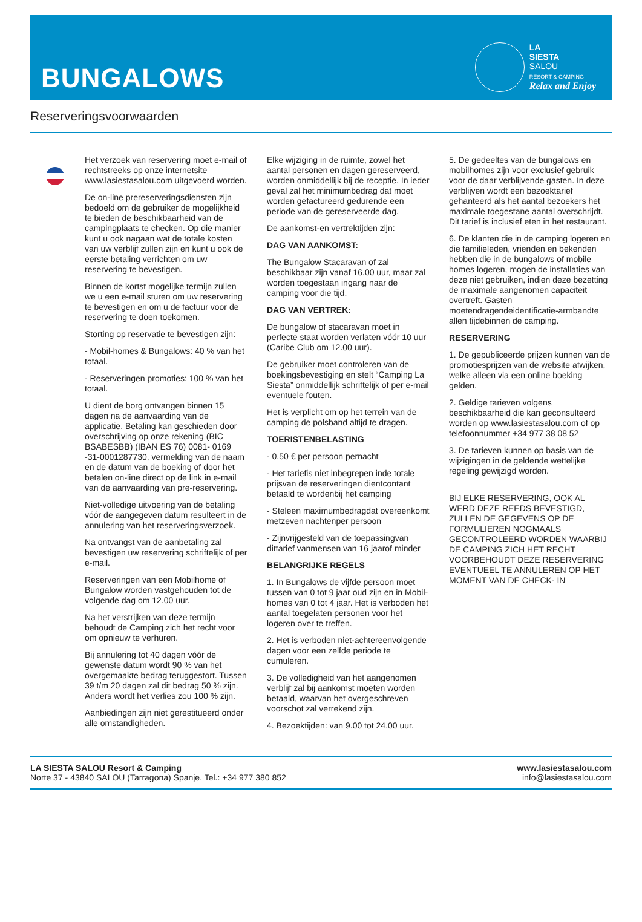BUNGALOWS
LA
SIESTA
SALOU
RESORT & CAMPING
Relax and Enjoy
Reserveringsvoorwaarden
Het verzoek van reservering moet e-mail of rechtstreeks op onze internetsite www.lasiestasalou.com uitgevoerd worden.
De on-line prereserveringsdiensten zijn bedoeld om de gebruiker de mogelijkheid te bieden de beschikbaarheid van de campingplaats te checken. Op die manier kunt u ook nagaan wat de totale kosten van uw verblijf zullen zijn en kunt u ook de eerste betaling verrichten om uw reservering te bevestigen.
Binnen de kortst mogelijke termijn zullen we u een e-mail sturen om uw reservering te bevestigen en om u de factuur voor de reservering te doen toekomen.
Storting op reservatie te bevestigen zijn:
- Mobil-homes & Bungalows: 40 % van het totaal.
- Reserveringen promoties: 100 % van het totaal.
U dient de borg ontvangen binnen 15 dagen na de aanvaarding van de applicatie. Betaling kan geschieden door overschrijving op onze rekening (BIC BSABESBB) (IBAN ES 76) 0081- 0169 -31-0001287730, vermelding van de naam en de datum van de boeking of door het betalen on-line direct op de link in e-mail van de aanvaarding van pre-reservering.
Niet-volledige uitvoering van de betaling vóór de aangegeven datum resulteert in de annulering van het reserveringsverzoek.
Na ontvangst van de aanbetaling zal bevestigen uw reservering schriftelijk of per e-mail.
Reserveringen van een Mobilhome of Bungalow worden vastgehouden tot de volgende dag om 12.00 uur.
Na het verstrijken van deze termijn behoudt de Camping zich het recht voor om opnieuw te verhuren.
Bij annulering tot 40 dagen vóór de gewenste datum wordt 90 % van het overgemaakte bedrag teruggestort. Tussen 39 t/m 20 dagen zal dit bedrag 50 % zijn. Anders wordt het verlies zou 100 % zijn.
Aanbiedingen zijn niet gerestitueerd onder alle omstandigheden.
Elke wijziging in de ruimte, zowel het aantal personen en dagen gereserveerd, worden onmiddellijk bij de receptie. In ieder geval zal het minimumbedrag dat moet worden gefactureerd gedurende een periode van de gereserveerde dag.
De aankomst-en vertrektijden zijn:
DAG VAN AANKOMST:
The Bungalow Stacaravan of zal beschikbaar zijn vanaf 16.00 uur, maar zal worden toegestaan ingang naar de camping voor die tijd.
DAG VAN VERTREK:
De bungalow of stacaravan moet in perfecte staat worden verlaten vóór 10 uur (Caribe Club om 12.00 uur).
De gebruiker moet controleren van de boekingsbevestiging en stelt “Camping La Siesta” onmiddellijk schriftelijk of per e-mail eventuele fouten.
Het is verplicht om op het terrein van de camping de polsband altijd te dragen.
TOERISTENBELASTING
- 0,50 € per persoon pernacht
- Het tariefis niet inbegrepen inde totale prijsvan de reserveringen dientcontant betaald te wordenbij het camping
- Steleen maximumbedragdat overeenkomt metzeven nachtenper persoon
- Zijnvrijgesteld van de toepassingvan dittarief vanmensen van 16 jaarof minder
BELANGRIJKE REGELS
1. In Bungalows de vijfde persoon moet tussen van 0 tot 9 jaar oud zijn en in Mobil-homes van 0 tot 4 jaar. Het is verboden het aantal toegelaten personen voor het logeren over te treffen.
2. Het is verboden niet-achtereenvolgende dagen voor een zelfde periode te cumuleren.
3. De volledigheid van het aangenomen verblijf zal bij aankomst moeten worden betaald, waarvan het overgeschreven voorschot zal verrekend zijn.
4. Bezoektijden: van 9.00 tot 24.00 uur.
5. De gedeeltes van de bungalows en mobilhomes zijn voor exclusief gebruik voor de daar verblijvende gasten. In deze verblijven wordt een bezoektarief gehanteerd als het aantal bezoekers het maximale toegestane aantal overschrijdt. Dit tarief is inclusief eten in het restaurant.
6. De klanten die in de camping logeren en die familieleden, vrienden en bekenden hebben die in de bungalows of mobile homes logeren, mogen de installaties van deze niet gebruiken, indien deze bezetting de maximale aangenomen capaciteit overtreft. Gasten moetendragendeidentificatie-armbandte allen tijdebinnen de camping.
RESERVERING
1. De gepubliceerde prijzen kunnen van de promotiesprijzen van de website afwijken, welke alleen via een online boeking gelden.
2. Geldige tarieven volgens beschikbaarheid die kan geconsulteerd worden op www.lasiestasalou.com of op telefoonnummer +34 977 38 08 52
3. De tarieven kunnen op basis van de wijzigingen in de geldende wettelijke regeling gewijzigd worden.
BIJ ELKE RESERVERING, OOK AL WERD DEZE REEDS BEVESTIGD, ZULLEN DE GEGEVENS OP DE FORMULIEREN NOGMAALS GECONTROLEERD WORDEN WAARBIJ DE CAMPING ZICH HET RECHT VOORBEHOUDT DEZE RESERVERING EVENTUEEL TE ANNULEREN OP HET MOMENT VAN DE CHECK- IN
LA SIESTA SALOU Resort & Camping
Norte 37 - 43840 SALOU (Tarragona) Spanje. Tel.: +34 977 380 852
www.lasiestasalou.com
info@lasiestasalou.com